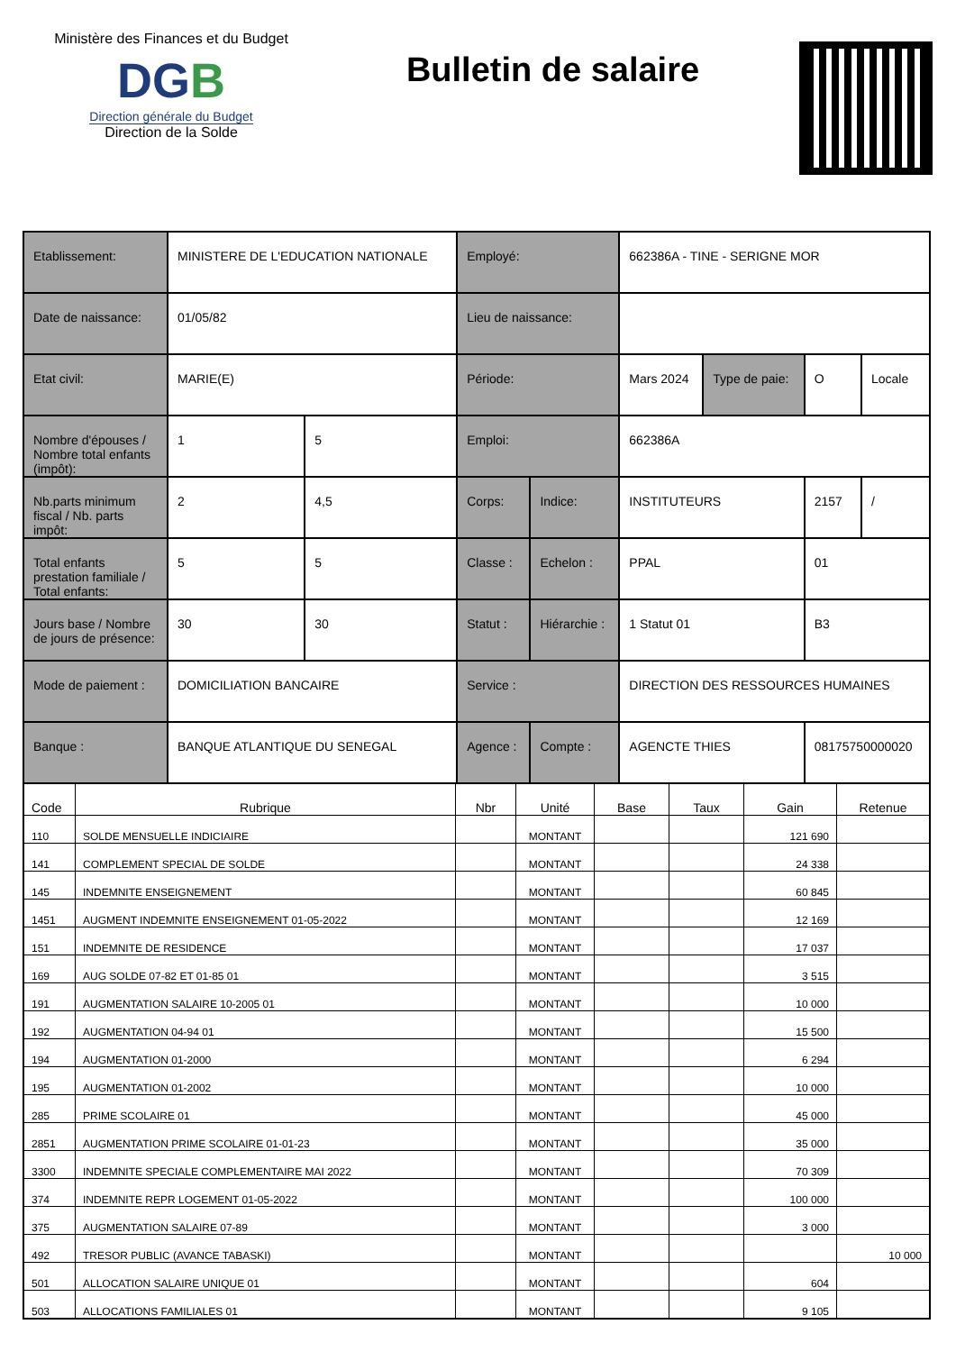Ministère des Finances et du Budget
DGB
Direction générale du Budget
Direction de la Solde
Bulletin de salaire
| Etablissement: | MINISTERE DE L'EDUCATION NATIONALE | | Employé: | | 662386A - TINE - SERIGNE MOR | | | |
| Date de naissance: | 01/05/82 | | Lieu de naissance: | | | | | |
| Etat civil: | MARIE(E) | | Période: | | Mars 2024 | Type de paie: | O | Locale |
| Nombre d'épouses / Nombre total enfants (impôt): | 1 | 5 | Emploi: | | 662386A | | | |
| Nb.parts minimum fiscal / Nb. parts impôt: | 2 | 4,5 | Corps: | Indice: | INSTITUTEURS | | 2157 | / |
| Total enfants prestation familiale / Total enfants: | 5 | 5 | Classe : | Echelon : | PPAL | | 01 | |
| Jours base / Nombre de jours de présence: | 30 | 30 | Statut : | Hiérarchie : | 1 Statut 01 | | B3 | |
| Mode de paiement : | DOMICILIATION BANCAIRE | | Service : | | DIRECTION DES RESSOURCES HUMAINES | | | |
| Banque : | BANQUE ATLANTIQUE DU SENEGAL | | Agence : | Compte : | AGENCTE THIES | | 08175750000020 | |
| Code | Rubrique | Nbr | Unité | Base | Taux | Gain | Retenue |
| --- | --- | --- | --- | --- | --- | --- | --- |
| 110 | SOLDE MENSUELLE INDICIAIRE | | MONTANT | | | 121 690 | |
| 141 | COMPLEMENT SPECIAL DE SOLDE | | MONTANT | | | 24 338 | |
| 145 | INDEMNITE ENSEIGNEMENT | | MONTANT | | | 60 845 | |
| 1451 | AUGMENT INDEMNITE ENSEIGNEMENT 01-05-2022 | | MONTANT | | | 12 169 | |
| 151 | INDEMNITE DE RESIDENCE | | MONTANT | | | 17 037 | |
| 169 | AUG SOLDE 07-82 ET 01-85 01 | | MONTANT | | | 3 515 | |
| 191 | AUGMENTATION SALAIRE 10-2005 01 | | MONTANT | | | 10 000 | |
| 192 | AUGMENTATION 04-94 01 | | MONTANT | | | 15 500 | |
| 194 | AUGMENTATION 01-2000 | | MONTANT | | | 6 294 | |
| 195 | AUGMENTATION 01-2002 | | MONTANT | | | 10 000 | |
| 285 | PRIME SCOLAIRE 01 | | MONTANT | | | 45 000 | |
| 2851 | AUGMENTATION PRIME SCOLAIRE 01-01-23 | | MONTANT | | | 35 000 | |
| 3300 | INDEMNITE SPECIALE COMPLEMENTAIRE MAI 2022 | | MONTANT | | | 70 309 | |
| 374 | INDEMNITE REPR LOGEMENT 01-05-2022 | | MONTANT | | | 100 000 | |
| 375 | AUGMENTATION SALAIRE 07-89 | | MONTANT | | | 3 000 | |
| 492 | TRESOR PUBLIC (AVANCE TABASKI) | | MONTANT | | | | 10 000 |
| 501 | ALLOCATION SALAIRE UNIQUE 01 | | MONTANT | | | 604 | |
| 503 | ALLOCATIONS FAMILIALES 01 | | MONTANT | | | 9 105 | |